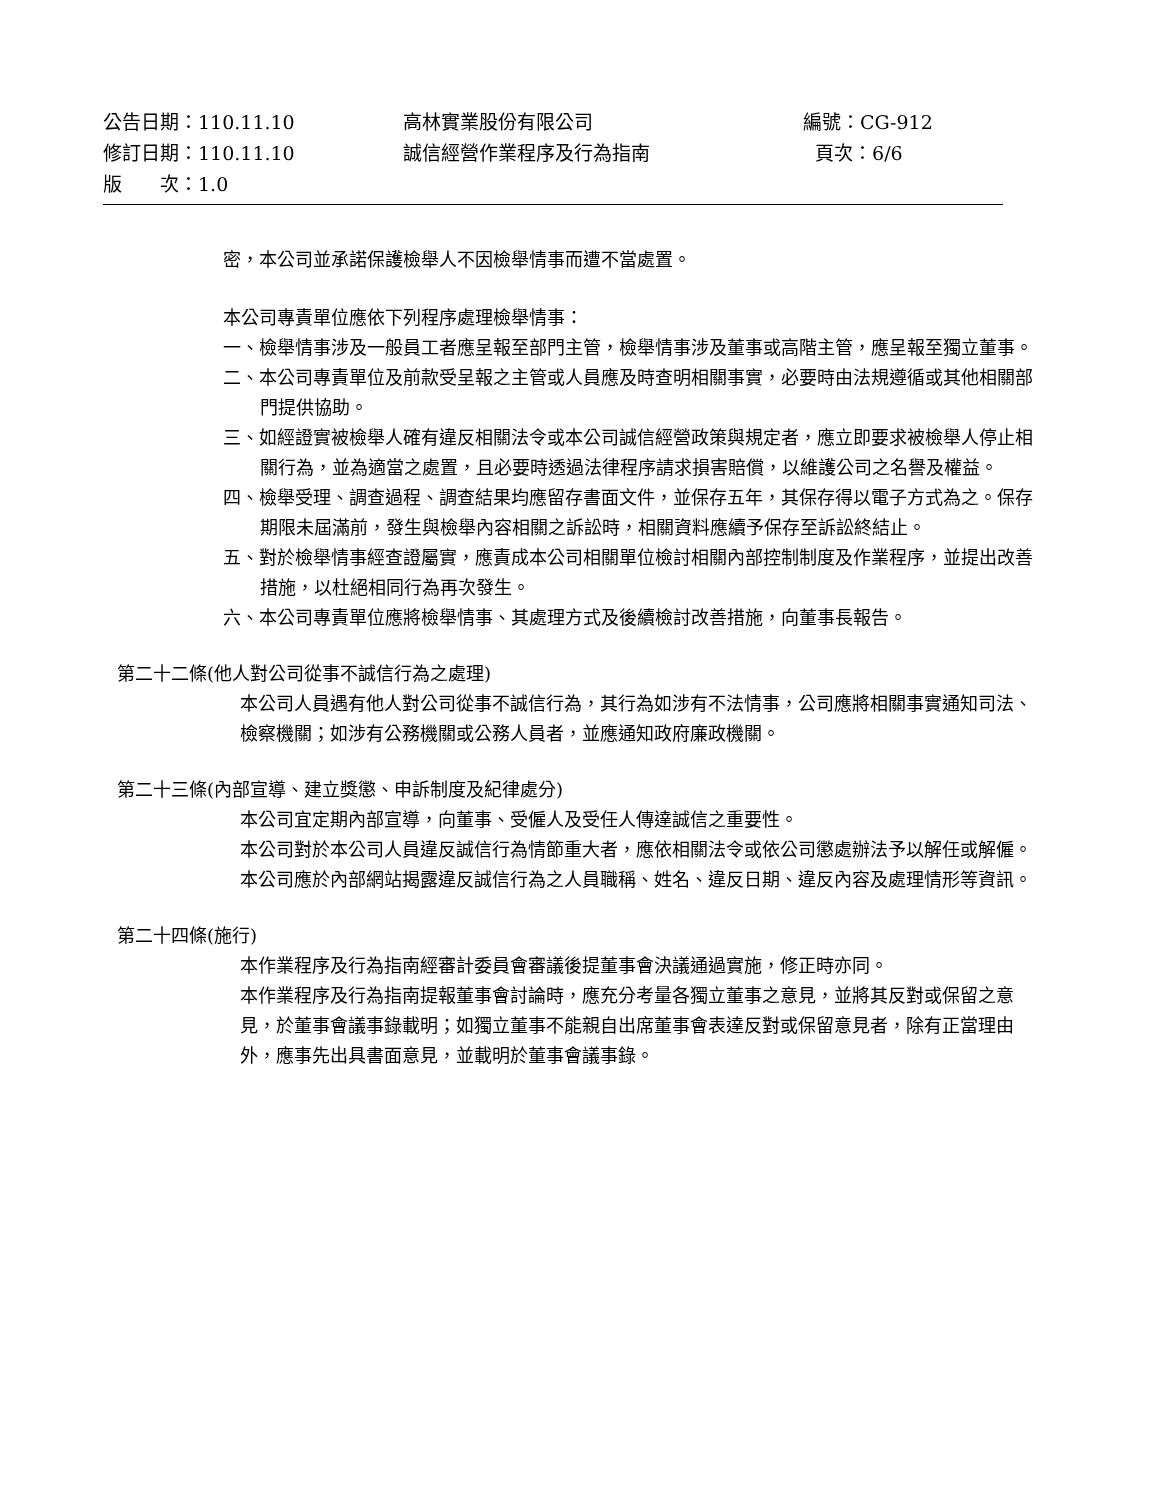| 公告日期：110.11.10 | 高林實業股份有限公司 | 編號：CG-912 |
| 修訂日期：110.11.10 | 誠信經營作業程序及行為指南 | 頁次：6/6 |
| 版 次：1.0 | | |
密，本公司並承諾保護檢舉人不因檢舉情事而遭不當處置。
本公司專責單位應依下列程序處理檢舉情事：
一、檢舉情事涉及一般員工者應呈報至部門主管，檢舉情事涉及董事或高階主管，應呈報至獨立董事。
二、本公司專責單位及前款受呈報之主管或人員應及時查明相關事實，必要時由法規遵循或其他相關部門提供協助。
三、如經證實被檢舉人確有違反相關法令或本公司誠信經營政策與規定者，應立即要求被檢舉人停止相關行為，並為適當之處置，且必要時透過法律程序請求損害賠償，以維護公司之名譽及權益。
四、檢舉受理、調查過程、調查結果均應留存書面文件，並保存五年，其保存得以電子方式為之。保存期限未屆滿前，發生與檢舉內容相關之訴訟時，相關資料應續予保存至訴訟終結止。
五、對於檢舉情事經查證屬實，應責成本公司相關單位檢討相關內部控制制度及作業程序，並提出改善措施，以杜絕相同行為再次發生。
六、本公司專責單位應將檢舉情事、其處理方式及後續檢討改善措施，向董事長報告。
第二十二條(他人對公司從事不誠信行為之處理)
本公司人員遇有他人對公司從事不誠信行為，其行為如涉有不法情事，公司應將相關事實通知司法、檢察機關；如涉有公務機關或公務人員者，並應通知政府廉政機關。
第二十三條(內部宣導、建立獎懲、申訴制度及紀律處分)
本公司宜定期內部宣導，向董事、受僱人及受任人傳達誠信之重要性。
本公司對於本公司人員違反誠信行為情節重大者，應依相關法令或依公司懲處辦法予以解任或解僱。
本公司應於內部網站揭露違反誠信行為之人員職稱、姓名、違反日期、違反內容及處理情形等資訊。
第二十四條(施行)
本作業程序及行為指南經審計委員會審議後提董事會決議通過實施，修正時亦同。
本作業程序及行為指南提報董事會討論時，應充分考量各獨立董事之意見，並將其反對或保留之意見，於董事會議事錄載明；如獨立董事不能親自出席董事會表達反對或保留意見者，除有正當理由外，應事先出具書面意見，並載明於董事會議事錄。